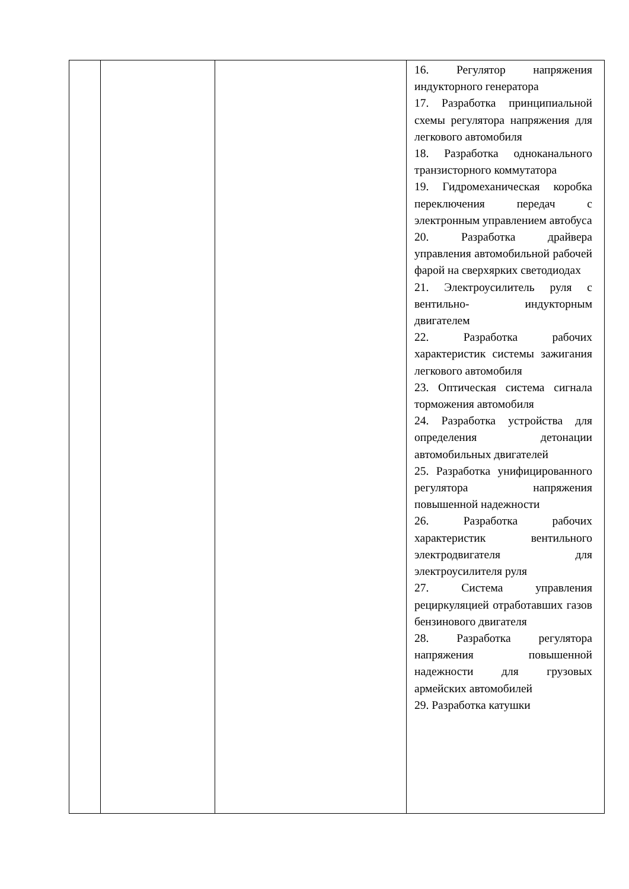| | | | 16. Регулятор напряжения индукторного генератора 17. Разработка принципиальной схемы регулятора напряжения для легкового автомобиля 18. Разработка одноканального транзисторного коммутатора 19. Гидромеханическая коробка переключения передач с электронным управлением автобуса 20. Разработка драйвера управления автомобильной рабочей фарой на сверхярких светодиодах 21. Электроусилитель руля с вентильно- индукторным двигателем 22. Разработка рабочих характеристик системы зажигания легкового автомобиля 23. Оптическая система сигнала торможения автомобиля 24. Разработка устройства для определения детонации автомобильных двигателей 25. Разработка унифицированного регулятора напряжения повышенной надежности 26. Разработка рабочих характеристик вентильного электродвигателя для электроусилителя руля 27. Система управления рециркуляцией отработавших газов бензинового двигателя 28. Разработка регулятора напряжения повышенной надежности для грузовых армейских автомобилей 29. Разработка катушки |